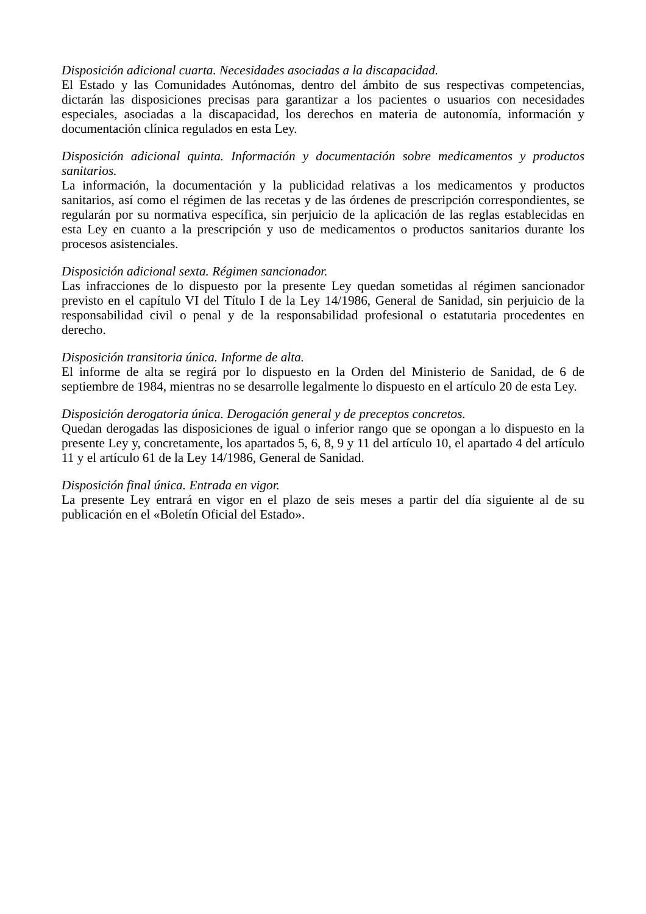Disposición adicional cuarta. Necesidades asociadas a la discapacidad.
El Estado y las Comunidades Autónomas, dentro del ámbito de sus respectivas competencias, dictarán las disposiciones precisas para garantizar a los pacientes o usuarios con necesidades especiales, asociadas a la discapacidad, los derechos en materia de autonomía, información y documentación clínica regulados en esta Ley.
Disposición adicional quinta. Información y documentación sobre medicamentos y productos sanitarios.
La información, la documentación y la publicidad relativas a los medicamentos y productos sanitarios, así como el régimen de las recetas y de las órdenes de prescripción correspondientes, se regularán por su normativa específica, sin perjuicio de la aplicación de las reglas establecidas en esta Ley en cuanto a la prescripción y uso de medicamentos o productos sanitarios durante los procesos asistenciales.
Disposición adicional sexta. Régimen sancionador.
Las infracciones de lo dispuesto por la presente Ley quedan sometidas al régimen sancionador previsto en el capítulo VI del Título I de la Ley 14/1986, General de Sanidad, sin perjuicio de la responsabilidad civil o penal y de la responsabilidad profesional o estatutaria procedentes en derecho.
Disposición transitoria única. Informe de alta.
El informe de alta se regirá por lo dispuesto en la Orden del Ministerio de Sanidad, de 6 de septiembre de 1984, mientras no se desarrolle legalmente lo dispuesto en el artículo 20 de esta Ley.
Disposición derogatoria única. Derogación general y de preceptos concretos.
Quedan derogadas las disposiciones de igual o inferior rango que se opongan a lo dispuesto en la presente Ley y, concretamente, los apartados 5, 6, 8, 9 y 11 del artículo 10, el apartado 4 del artículo 11 y el artículo 61 de la Ley 14/1986, General de Sanidad.
Disposición final única. Entrada en vigor.
La presente Ley entrará en vigor en el plazo de seis meses a partir del día siguiente al de su publicación en el «Boletín Oficial del Estado».